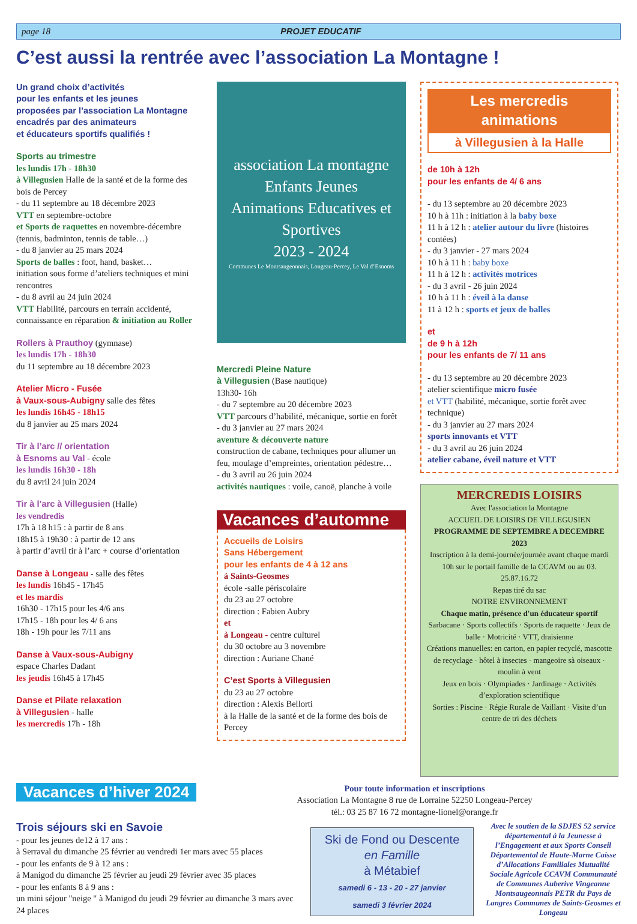page 18 PROJET EDUCATIF
C’est aussi la rentrée avec l’association La Montagne !
Un grand choix d’activités
pour les enfants et les jeunes
proposées par l’association La Montagne
encadrés par des animateurs
et éducateurs sportifs qualifiés !
Sports au trimestre
les lundis 17h - 18h30
à Villegusien Halle de la santé et de la forme des bois de Percey
- du 11 septembre au 18 décembre 2023
VTT en septembre-octobre
et Sports de raquettes en novembre-décembre (tennis, badminton, tennis de table…)
- du 8 janvier au 25 mars 2024
Sports de balles : foot, hand, basket…
initiation sous forme d’ateliers techniques et mini rencontres
- du 8 avril au 24 juin 2024
VTT Habilité, parcours en terrain accidenté, connaissance en réparation & initiation au Roller
Rollers à Prauthoy (gymnase)
les lundis 17h - 18h30
du 11 septembre au 18 décembre 2023
Atelier Micro - Fusée
à Vaux-sous-Aubigny salle des fêtes
les lundis 16h45 - 18h15
du 8 janvier au 25 mars 2024
Tir à l’arc // orientation
à Esnoms au Val - école
les lundis 16h30 - 18h
du 8 avril 24 juin 2024
Tir à l’arc à Villegusien (Halle)
les vendredis
17h à 18 h15 : à partir de 8 ans
18h15 à 19h30 : à partir de 12 ans
à partir d’avril tir à l’arc + course d’orientation
Danse à Longeau - salle des fêtes
les lundis 16h45 - 17h45
et les mardis
16h30 - 17h15 pour les 4/6 ans
17h15 - 18h pour les 4/ 6 ans
18h - 19h pour les 7/11 ans
Danse à Vaux-sous-Aubigny
espace Charles Dadant
les jeudis 16h45 à 17h45
Danse et Pilate relaxation
à Villegusien - halle
les mercredis 17h - 18h
association La montagne
Enfants Jeunes
Animations Educatives et Sportives
2023 - 2024
Communes Le Montsaugeonnais, Longeau-Percey, Le Val d’Esnoms
Mercredi Pleine Nature
à Villegusien (Base nautique)
13h30- 16h
- du 7 septembre au 20 décembre 2023
VTT parcours d’habilité, mécanique, sortie en forêt
- du 3 janvier au 27 mars 2024
aventure & découverte nature
construction de cabane, techniques pour allumer un feu, moulage d’empreintes, orientation pédestre…
- du 3 avril au 26 juin 2024
activités nautiques : voile, canoë, planche à voile
Vacances d’automne
Accueils de Loisirs
Sans Hébergement
pour les enfants de 4 à 12 ans
à Saints-Geosmes
école -salle périscolaire
du 23 au 27 octobre
direction : Fabien Aubry
et
à Longeau - centre culturel
du 30 octobre au 3 novembre
direction : Auriane Chané
C’est Sports à Villegusien
du 23 au 27 octobre
direction : Alexis Bellorti
à la Halle de la santé et de la forme des bois de Percey
Les mercredis
animations
à Villegusien à la Halle
de 10h à 12h
pour les enfants de 4/ 6 ans
- du 13 septembre au 20 décembre 2023
10 h à 11h : initiation à la baby boxe
11 h à 12 h : atelier autour du livre (histoires contées)
- du 3 janvier - 27 mars 2024
10 h à 11 h : baby boxe
11 h à 12 h : activités motrices
- du 3 avril - 26 juin 2024
10 h à 11 h : éveil à la danse
11 à 12 h : sports et jeux de balles
et
de 9 h à 12h
pour les enfants de 7/ 11 ans
- du 13 septembre au 20 décembre 2023
atelier scientifique micro fusée
et VTT (habilité, mécanique, sortie forêt avec technique)
- du 3 janvier au 27 mars 2024
sports innovants et VTT
- du 3 avril au 26 juin 2024
atelier cabane, éveil nature et VTT
MERCREDIS LOISIRS
Avec l'association la Montagne
ACCUEIL DE LOISIRS DE VILLEGUSIEN
PROGRAMME DE SEPTEMBRE A DECEMBRE 2023
Inscription à la demi-journée/journée avant chaque mardi 10h sur le portail famille de la CCAVM ou au 03. 25.87.16.72
Repas tiré du sac
NOTRE ENVIRONNEMENT
Chaque matin, présence d'un éducateur sportif
Sarbacane · Sports collectifs · Sports de raquette · Jeux de balle · Motricité · VTT, draisienne
Créations manuelles: en carton, en papier recyclé, mascotte de recyclage · hôtel à insectes · mangeoire sà oiseaux · moulin à vent
Jeux en bois · Olympiades · Jardinage · Activités d’exploration scientifique
Sorties : Piscine · Régie Rurale de Vaillant · Visite d’un centre de tri des déchets
Vacances d’hiver 2024
Pour toute information et inscriptions
Association La Montagne 8 rue de Lorraine 52250 Longeau-Percey
tél.: 03 25 87 16 72 montagne-lionel@orange.fr
Trois séjours ski en Savoie
- pour les jeunes de12 à 17 ans :
à Serraval du dimanche 25 février au vendredi 1er mars avec 55 places
- pour les enfants de 9 à 12 ans :
à Manigod du dimanche 25 février au jeudi 29 février avec 35 places
- pour les enfants 8 à 9 ans :
un mini séjour "neige " à Manigod du jeudi 29 février au dimanche 3 mars avec 24 places
Ski de Fond ou Descente
en Famille
à Métabief
samedi 6 - 13 - 20 - 27 janvier
samedi 3 février 2024
Avec le soutien de la SDJES 52 service départemental à la Jeunesse à l’Engagement et aux Sports Conseil Départemental de Haute-Marne Caisse d’Allocations Familiales Mutualité Sociale Agricole CCAVM Communauté de Communes Auberive Vingeanne Montsaugeonnais PETR du Pays de Langres Communes de Saints-Geosmes et Longeau